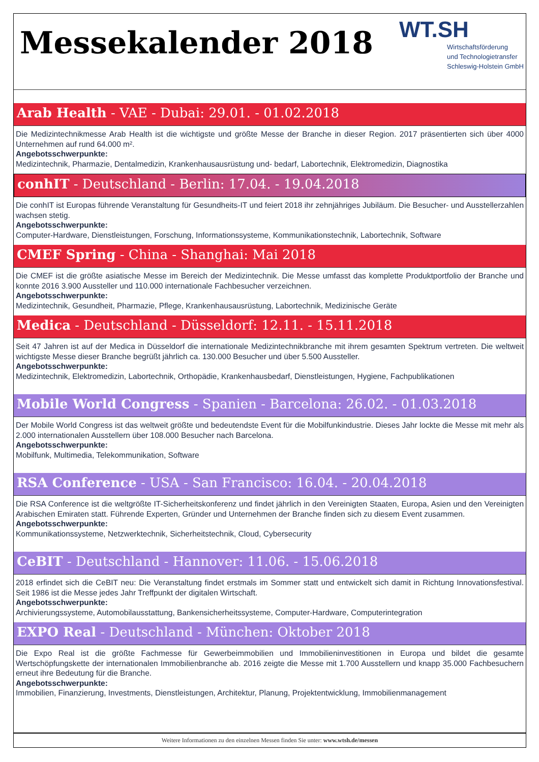Messekalender 2018
WT.SH
Wirtschaftsförderung
und Technologietransfer
Schleswig-Holstein GmbH
Arab Health - VAE - Dubai: 29.01. - 01.02.2018
Die Medizintechnikmesse Arab Health ist die wichtigste und größte Messe der Branche in dieser Region. 2017 präsentierten sich über 4000 Unternehmen auf rund 64.000 m².
Angebotsschwerpunkte:
Medizintechnik, Pharmazie, Dentalmedizin, Krankenhausausrüstung und- bedarf, Labortechnik, Elektromedizin, Diagnostika
conhIT - Deutschland - Berlin: 17.04. - 19.04.2018
Die conhIT ist Europas führende Veranstaltung für Gesundheits-IT und feiert 2018 ihr zehnjähriges Jubiläum. Die Besucher- und Ausstellerzahlen wachsen stetig.
Angebotsschwerpunkte:
Computer-Hardware, Dienstleistungen, Forschung, Informationssysteme, Kommunikationstechnik, Labortechnik, Software
CMEF Spring - China - Shanghai: Mai 2018
Die CMEF ist die größte asiatische Messe im Bereich der Medizintechnik. Die Messe umfasst das komplette Produktportfolio der Branche und konnte 2016 3.900 Aussteller und 110.000 internationale Fachbesucher verzeichnen.
Angebotsschwerpunkte:
Medizintechnik, Gesundheit, Pharmazie, Pflege, Krankenhausausrüstung, Labortechnik, Medizinische Geräte
Medica - Deutschland - Düsseldorf: 12.11. - 15.11.2018
Seit 47 Jahren ist auf der Medica in Düsseldorf die internationale Medizintechnikbranche mit ihrem gesamten Spektrum vertreten. Die weltweit wichtigste Messe dieser Branche begrüßt jährlich ca. 130.000 Besucher und über 5.500 Aussteller.
Angebotsschwerpunkte:
Medizintechnik, Elektromedizin, Labortechnik, Orthopädie, Krankenhausbedarf, Dienstleistungen, Hygiene, Fachpublikationen
Mobile World Congress - Spanien - Barcelona: 26.02. - 01.03.2018
Der Mobile World Congress ist das weltweit größte und bedeutendste Event für die Mobilfunkindustrie. Dieses Jahr lockte die Messe mit mehr als 2.000 internationalen Ausstellern über 108.000 Besucher nach Barcelona.
Angebotsschwerpunkte:
Mobilfunk, Multimedia, Telekommunikation, Software
RSA Conference - USA - San Francisco: 16.04. - 20.04.2018
Die RSA Conference ist die weltgrößte IT-Sicherheitskonferenz und findet jährlich in den Vereinigten Staaten, Europa, Asien und den Vereinigten Arabischen Emiraten statt. Führende Experten, Gründer und Unternehmen der Branche finden sich zu diesem Event zusammen.
Angebotsschwerpunkte:
Kommunikationssysteme, Netzwerktechnik, Sicherheitstechnik, Cloud, Cybersecurity
CeBIT - Deutschland - Hannover: 11.06. - 15.06.2018
2018 erfindet sich die CeBIT neu: Die Veranstaltung findet erstmals im Sommer statt und entwickelt sich damit in Richtung Innovationsfestival. Seit 1986 ist die Messe jedes Jahr Treffpunkt der digitalen Wirtschaft.
Angebotsschwerpunkte:
Archivierungssysteme, Automobilausstattung, Bankensicherheitssysteme, Computer-Hardware, Computerintegration
EXPO Real - Deutschland - München: Oktober 2018
Die Expo Real ist die größte Fachmesse für Gewerbeimmobilien und Immobilieninvestitionen in Europa und bildet die gesamte Wertschöpfungskette der internationalen Immobilienbranche ab. 2016 zeigte die Messe mit 1.700 Ausstellern und knapp 35.000 Fachbesuchern erneut ihre Bedeutung für die Branche.
Angebotsschwerpunkte:
Immobilien, Finanzierung, Investments, Dienstleistungen, Architektur, Planung, Projektentwicklung, Immobilienmanagement
Weitere Informationen zu den einzelnen Messen finden Sie unter: www.wtsh.de/messen